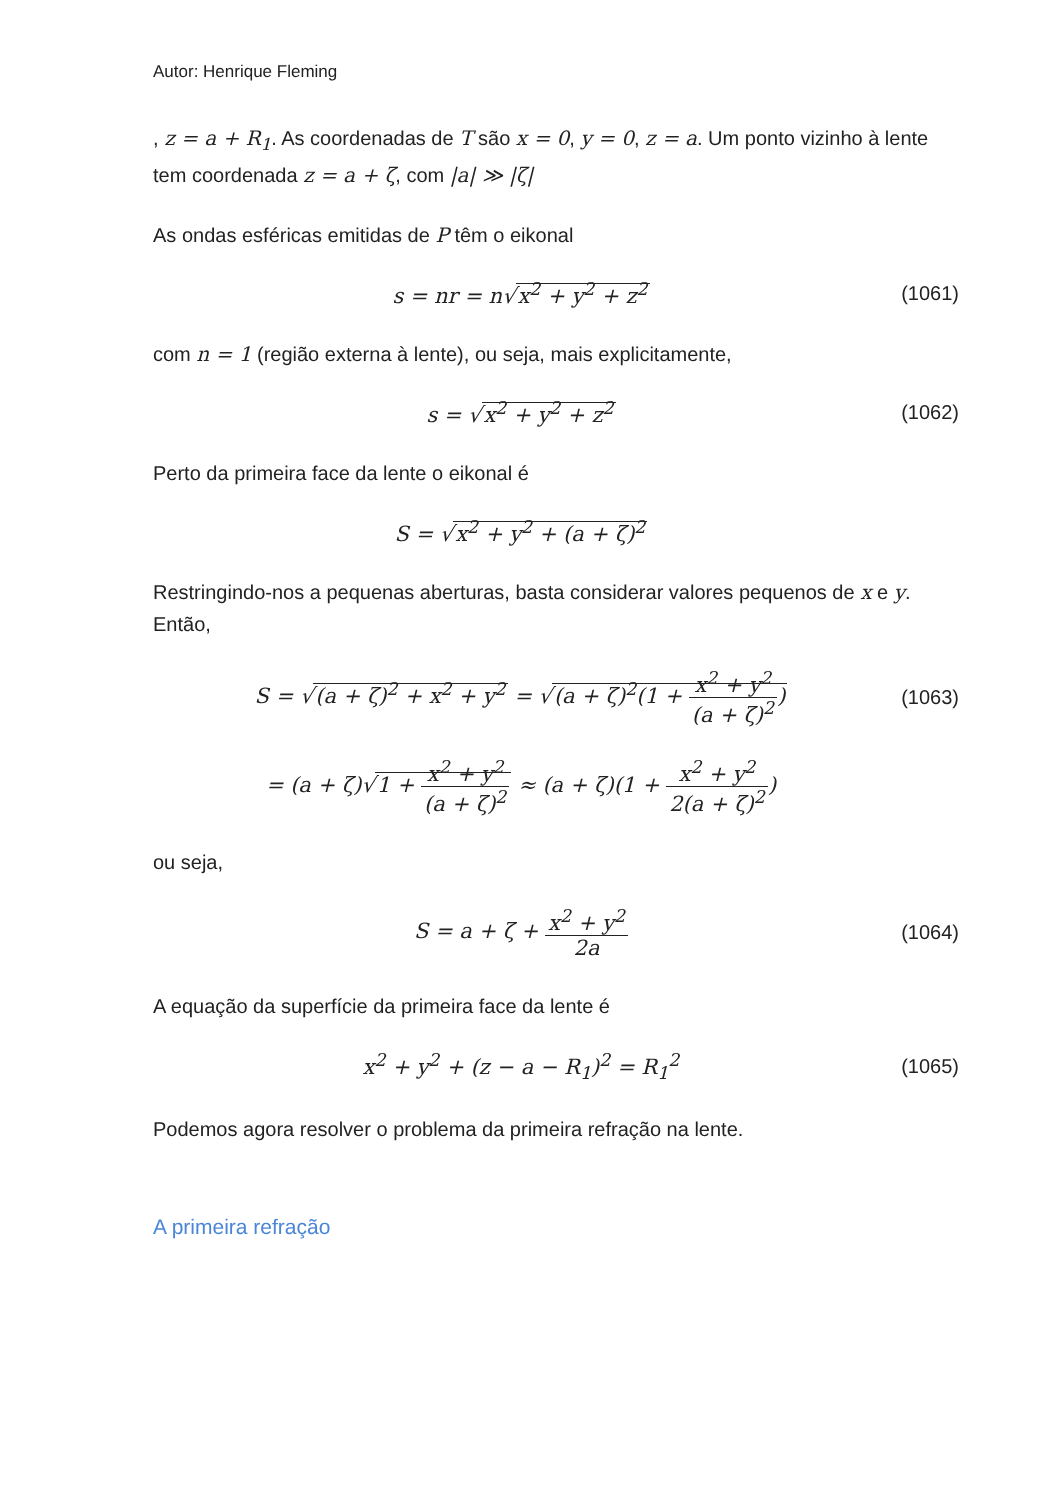Autor: Henrique Fleming
, z = a + R<sub>1</sub>. As coordenadas de T são x = 0, y = 0, z = a. Um ponto vizinho à lente tem coordenada z = a + ζ, com |a| ≫ |ζ|
As ondas esféricas emitidas de P têm o eikonal
s = nr = n√x<sup>2</sup> + y<sup>2</sup> + z<sup>2</sup>
(1061)
com n = 1 (região externa à lente), ou seja, mais explicitamente,
s = √x<sup>2</sup> + y<sup>2</sup> + z<sup>2</sup>
(1062)
Perto da primeira face da lente o eikonal é
S = √x<sup>2</sup> + y<sup>2</sup> + (a + ζ)<sup>2</sup>
Restringindo-nos a pequenas aberturas, basta considerar valores pequenos de x e y. Então,
S = √(a + ζ)<sup>2</sup> + x<sup>2</sup> + y<sup>2</sup> = √(a + ζ)<sup>2</sup>(1 + x<sup>2</sup> + y<sup>2</sup> (a + ζ)<sup>2</sup>)
(1063)
= (a + ζ)√1 + x<sup>2</sup> + y<sup>2</sup> (a + ζ)<sup>2</sup> ≈ (a + ζ)(1 + x<sup>2</sup> + y<sup>2</sup> 2(a + ζ)<sup>2</sup>)
ou seja,
S = a + ζ + x<sup>2</sup> + y<sup>2</sup> 2a
(1064)
A equação da superfície da primeira face da lente é
x<sup>2</sup> + y<sup>2</sup> + (z − a − R<sub>1</sub>)<sup>2</sup> = R<sub>1</sub><sup>2</sup>
(1065)
Podemos agora resolver o problema da primeira refração na lente.
A primeira refração